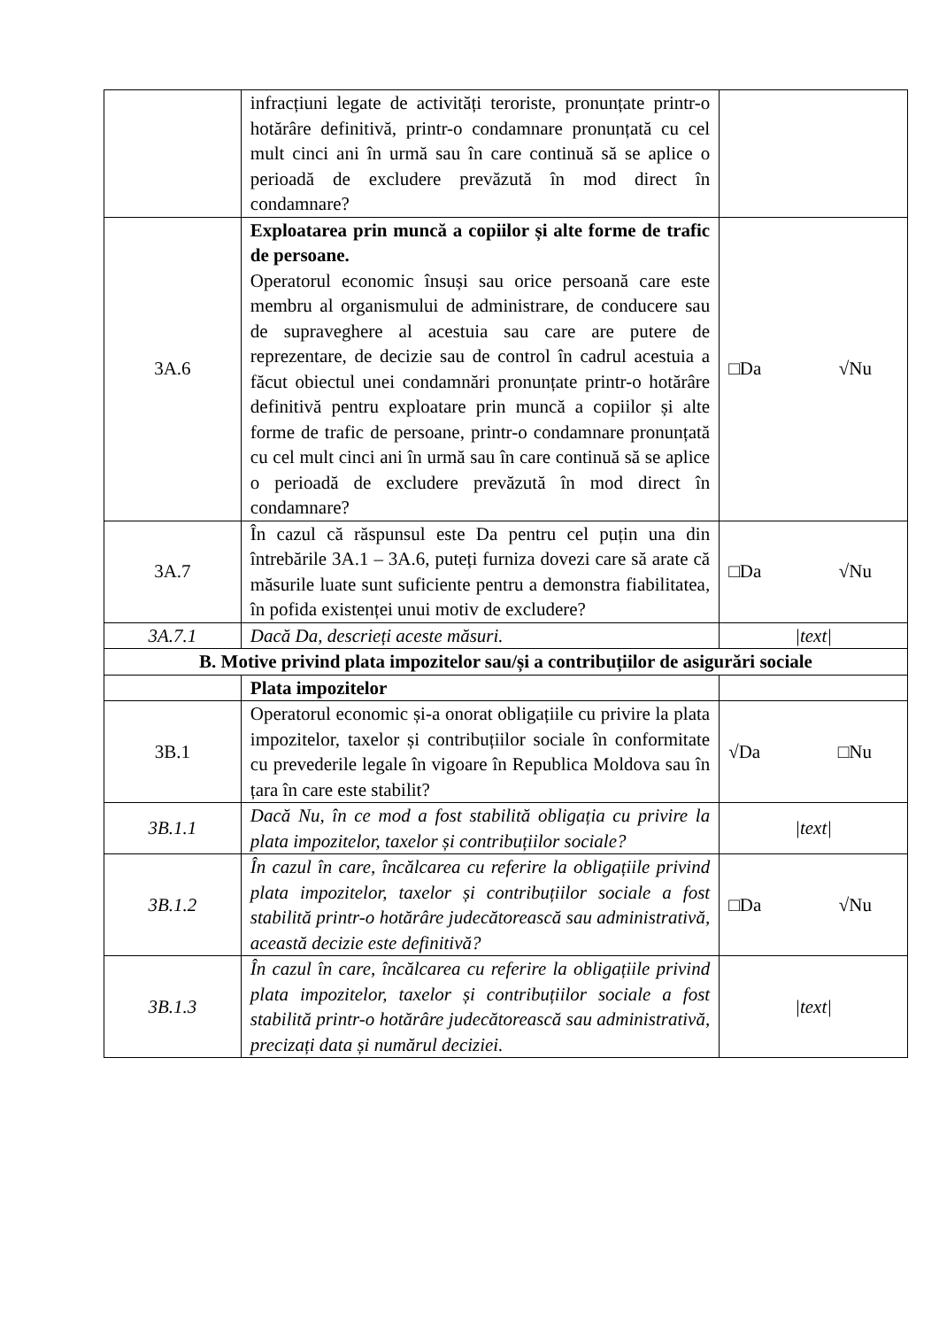| | infracțiuni legate de activități teroriste, pronunțate printr-o hotărâre definitivă, printr-o condamnare pronunțată cu cel mult cinci ani în urmă sau în care continuă să se aplice o perioadă de excludere prevăzută în mod direct în condamnare? | |
| 3A.6 | Exploatarea prin muncă a copiilor și alte forme de trafic de persoane. Operatorul economic însuși sau orice persoană care este membru al organismului de administrare, de conducere sau de supraveghere al acestuia sau care are putere de reprezentare, de decizie sau de control în cadrul acestuia a făcut obiectul unei condamnări pronunțate printr-o hotărâre definitivă pentru exploatare prin muncă a copiilor și alte forme de trafic de persoane, printr-o condamnare pronunțată cu cel mult cinci ani în urmă sau în care continuă să se aplice o perioadă de excludere prevăzută în mod direct în condamnare? | □Da √Nu |
| 3A.7 | În cazul că răspunsul este Da pentru cel puțin una din întrebările 3A.1 – 3A.6, puteți furniza dovezi care să arate că măsurile luate sunt suficiente pentru a demonstra fiabilitatea, în pofida existenței unui motiv de excludere? | □Da √Nu |
| 3A.7.1 | Dacă Da, descrieți aceste măsuri. | /text/ |
| B. Motive privind plata impozitelor sau/și a contribuțiilor de asigurări sociale | | |
| | Plata impozitelor | |
| 3B.1 | Operatorul economic și-a onorat obligațiile cu privire la plata impozitelor, taxelor și contribuțiilor sociale în conformitate cu prevederile legale în vigoare în Republica Moldova sau în țara în care este stabilit? | √Da □Nu |
| 3B.1.1 | Dacă Nu, în ce mod a fost stabilită obligația cu privire la plata impozitelor, taxelor și contribuțiilor sociale? | /text/ |
| 3B.1.2 | În cazul în care, încălcarea cu referire la obligațiile privind plata impozitelor, taxelor și contribuțiilor sociale a fost stabilită printr-o hotărâre judecătorească sau administrativă, această decizie este definitivă? | □Da √Nu |
| 3B.1.3 | În cazul în care, încălcarea cu referire la obligațiile privind plata impozitelor, taxelor și contribuțiilor sociale a fost stabilită printr-o hotărâre judecătorească sau administrativă, precizați data și numărul deciziei. | /text/ |